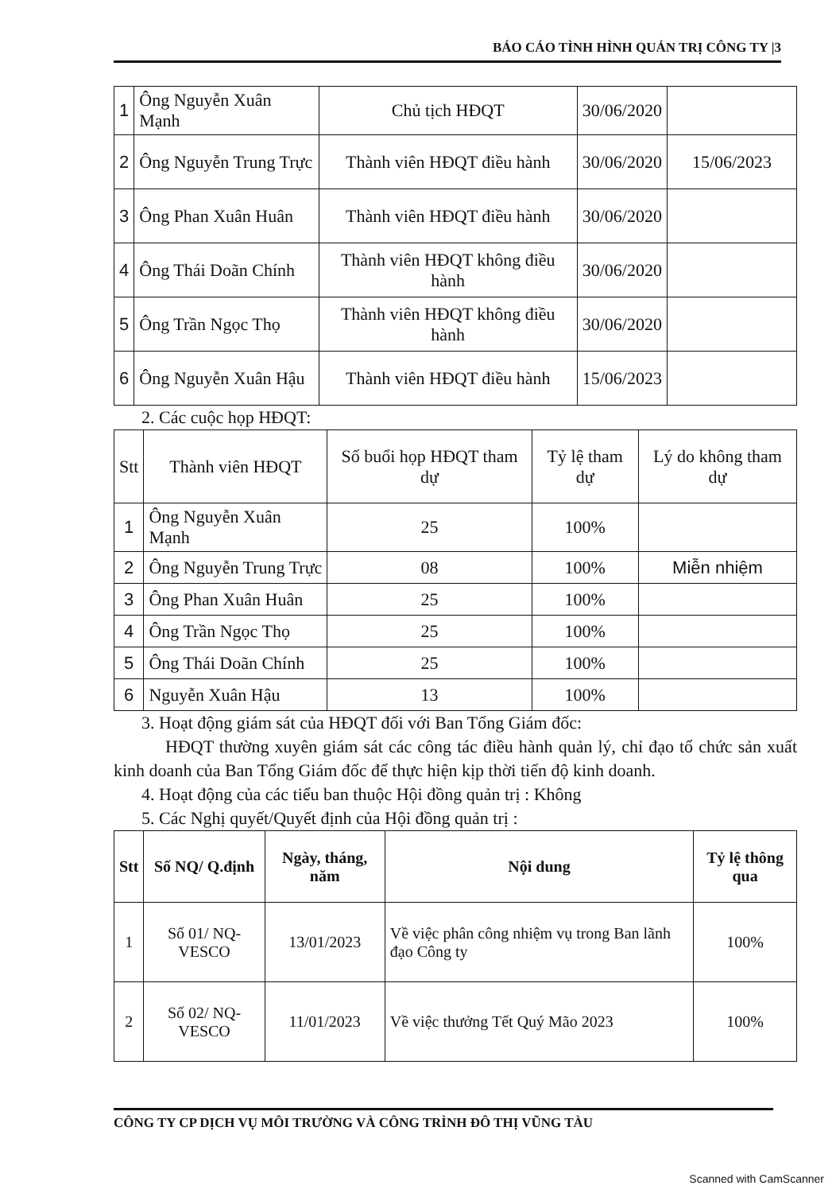BÁO CÁO TÌNH HÌNH QUẢN TRỊ CÔNG TY |3
| 1 | Ông Nguyễn Xuân Mạnh | Chủ tịch HĐQT | 30/06/2020 | |
| 2 | Ông Nguyễn Trung Trực | Thành viên HĐQT điều hành | 30/06/2020 | 15/06/2023 |
| 3 | Ông Phan Xuân Huân | Thành viên HĐQT điều hành | 30/06/2020 | |
| 4 | Ông Thái Doãn Chính | Thành viên HĐQT không điều hành | 30/06/2020 | |
| 5 | Ông Trần Ngọc Thọ | Thành viên HĐQT không điều hành | 30/06/2020 | |
| 6 | Ông Nguyễn Xuân Hậu | Thành viên HĐQT điều hành | 15/06/2023 | |
2. Các cuộc họp HĐQT:
| Stt | Thành viên HĐQT | Số buổi họp HĐQT tham dự | Tỷ lệ tham dự | Lý do không tham dự |
| --- | --- | --- | --- | --- |
| 1 | Ông Nguyễn Xuân Mạnh | 25 | 100% | |
| 2 | Ông Nguyễn Trung Trực | 08 | 100% | Miễn nhiệm |
| 3 | Ông Phan Xuân Huân | 25 | 100% | |
| 4 | Ông Trần Ngọc Thọ | 25 | 100% | |
| 5 | Ông Thái Doãn Chính | 25 | 100% | |
| 6 | Nguyễn Xuân Hậu | 13 | 100% | |
3. Hoạt động giám sát của HĐQT đối với Ban Tổng Giám đốc:
HĐQT thường xuyên giám sát các công tác điều hành quản lý, chỉ đạo tổ chức sản xuất kinh doanh của Ban Tổng Giám đốc để thực hiện kịp thời tiến độ kinh doanh.
4. Hoạt động của các tiểu ban thuộc Hội đồng quản trị : Không
5. Các Nghị quyết/Quyết định của Hội đồng quản trị :
| Stt | Số NQ/ Q.định | Ngày, tháng, năm | Nội dung | Tỷ lệ thông qua |
| --- | --- | --- | --- | --- |
| 1 | Số 01/ NQ-VESCO | 13/01/2023 | Về việc phân công nhiệm vụ trong Ban lãnh đạo Công ty | 100% |
| 2 | Số 02/ NQ-VESCO | 11/01/2023 | Về việc thưởng Tết Quý Mão 2023 | 100% |
CÔNG TY CP DỊCH VỤ MÔI TRƯỜNG VÀ CÔNG TRÌNH ĐÔ THỊ VŨNG TÀU
Scanned with CamScanner